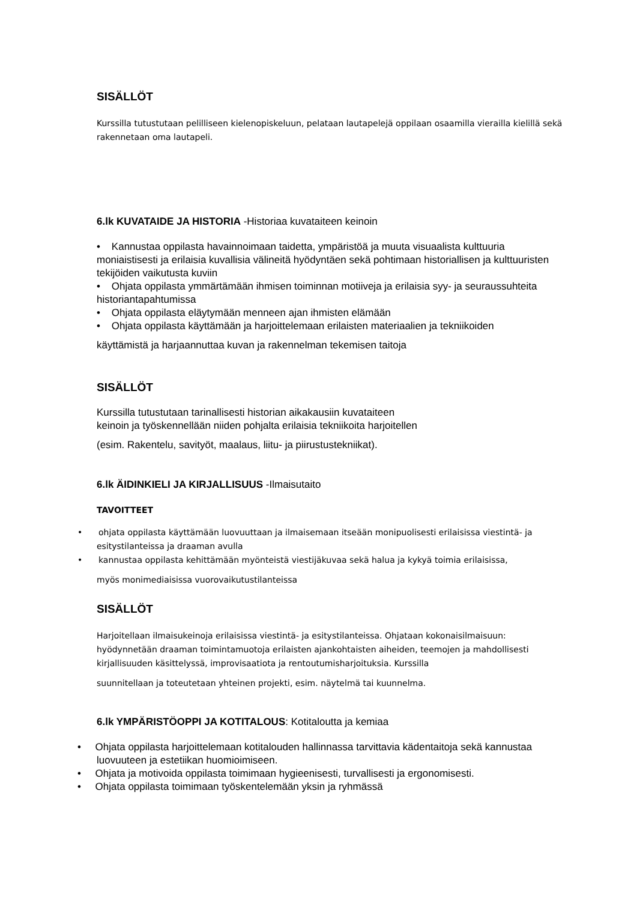SISÄLLÖT
Kurssilla tutustutaan pelilliseen kielenopiskeluun, pelataan lautapelejä oppilaan osaamilla vierailla kielillä sekä rakennetaan oma lautapeli.
6.lk KUVATAIDE JA HISTORIA -Historiaa kuvataiteen keinoin
• Kannustaa oppilasta havainnoimaan taidetta, ympäristöä ja muuta visuaalista kulttuuria moniaistisesti ja erilaisia kuvallisia välineitä hyödyntäen sekä pohtimaan historiallisen ja kulttuuristen tekijöiden vaikutusta kuviin
• Ohjata oppilasta ymmärtämään ihmisen toiminnan motiiveja ja erilaisia syy- ja seuraussuhteita historiantapahtumissa
• Ohjata oppilasta eläytymään menneen ajan ihmisten elämään
• Ohjata oppilasta käyttämään ja harjoittelemaan erilaisten materiaalien ja tekniikoiden
käyttämistä ja harjaannuttaa kuvan ja rakennelman tekemisen taitoja
SISÄLLÖT
Kurssilla tutustutaan tarinallisesti historian aikakausiin kuvataiteen
keinoin ja työskennellään niiden pohjalta erilaisia tekniikoita harjoitellen
(esim. Rakentelu, savityöt, maalaus, liitu- ja piirustustekniikat).
6.lk ÄIDINKIELI JA KIRJALLISUUS -Ilmaisutaito
TAVOITTEET
• ohjata oppilasta käyttämään luovuuttaan ja ilmaisemaan itseään monipuolisesti erilaisissa viestintä- ja esitystilanteissa ja draaman avulla
• kannustaa oppilasta kehittämään myönteistä viestijäkuvaa sekä halua ja kykyä toimia erilaisissa,
myös monimediaisissa vuorovaikutustilanteissa
SISÄLLÖT
Harjoitellaan ilmaisukeinoja erilaisissa viestintä- ja esitystilanteissa. Ohjataan kokonaisilmaisuun: hyödynnetään draaman toimintamuotoja erilaisten ajankohtaisten aiheiden, teemojen ja mahdollisesti kirjallisuuden käsittelyssä, improvisaatiota ja rentoutumisharjoituksia. Kurssilla
suunnitellaan ja toteutetaan yhteinen projekti, esim. näytelmä tai kuunnelma.
6.lk YMPÄRISTÖOPPI JA KOTITALOUS: Kotitaloutta ja kemiaa
• Ohjata oppilasta harjoittelemaan kotitalouden hallinnassa tarvittavia kädentaitoja sekä kannustaa luovuuteen ja estetiikan huomioimiseen.
• Ohjata ja motivoida oppilasta toimimaan hygieenisesti, turvallisesti ja ergonomisesti.
• Ohjata oppilasta toimimaan työskentelemään yksin ja ryhmässä